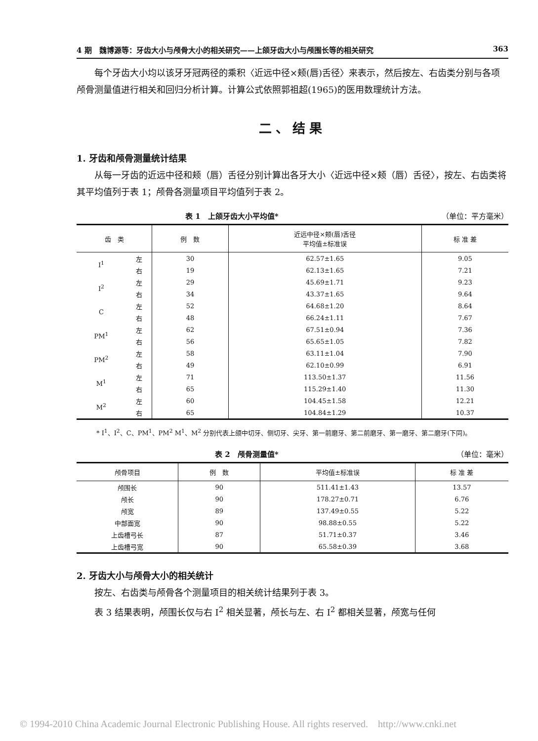4 期　魏博源等：牙齿大小与颅骨大小的相关研究——上颌牙齿大小与颅围长等的相关研究 363
每个牙齿大小均以该牙牙冠两径的乘积〈近远中径×颊(唇)舌径〉来表示，然后按左、右齿类分别与各项颅骨测量值进行相关和回归分析计算。计算公式依照郭祖超(1965)的医用数理统计方法。
二、结果
1. 牙齿和颅骨测量统计结果
从每一牙齿的近远中径和颊（唇）舌径分别计算出各牙大小〈近远中径×颊（唇）舌径〉，按左、右齿类将其平均值列于表 1；颅骨各测量项目平均值列于表 2。
表 1　上颌牙齿大小平均值* （单位：平方毫米）
| 齿 类 | | 例 数 | 近远中径×颊(唇)舌径 平均值±标准误 | 标 准 差 |
| --- | --- | --- | --- | --- |
| I<sup>1</sup> | 左 | 30 | 62.57±1.65 | 9.05 |
| | 右 | 19 | 62.13±1.65 | 7.21 |
| I<sup>2</sup> | 左 | 29 | 45.69±1.71 | 9.23 |
| | 右 | 34 | 43.37±1.65 | 9.64 |
| C | 左 | 52 | 64.68±1.20 | 8.64 |
| | 右 | 48 | 66.24±1.11 | 7.67 |
| PM<sup>1</sup> | 左 | 62 | 67.51±0.94 | 7.36 |
| | 右 | 56 | 65.65±1.05 | 7.82 |
| PM<sup>2</sup> | 左 | 58 | 63.11±1.04 | 7.90 |
| | 右 | 49 | 62.10±0.99 | 6.91 |
| M<sup>1</sup> | 左 | 71 | 113.50±1.37 | 11.56 |
| | 右 | 65 | 115.29±1.40 | 11.30 |
| M<sup>2</sup> | 左 | 60 | 104.45±1.58 | 12.21 |
| | 右 | 65 | 104.84±1.29 | 10.37 |
* I<sup>1</sup>、I<sup>2</sup>、C、PM<sup>1</sup>、PM<sup>2</sup> M<sup>1</sup>、M<sup>2</sup> 分别代表上颌中切牙、侧切牙、尖牙、第一前磨牙、第二前磨牙、第一磨牙、第二磨牙(下同)。
表 2　颅骨测量值* （单位：毫米）
| 颅骨项目 | 例 数 | 平均值±标准误 | 标 准 差 |
| --- | --- | --- | --- |
| 颅围长 | 90 | 511.41±1.43 | 13.57 |
| 颅长 | 90 | 178.27±0.71 | 6.76 |
| 颅宽 | 89 | 137.49±0.55 | 5.22 |
| 中部面宽 | 90 | 98.88±0.55 | 5.22 |
| 上齿槽弓长 | 87 | 51.71±0.37 | 3.46 |
| 上齿槽弓宽 | 90 | 65.58±0.39 | 3.68 |
2. 牙齿大小与颅骨大小的相关统计
按左、右齿类与颅骨各个测量项目的相关统计结果列于表 3。
表 3 结果表明，颅围长仅与右 I<sup>2</sup> 相关显著，颅长与左、右 I<sup>2</sup> 都相关显著，颅宽与任何
© 1994-2010 China Academic Journal Electronic Publishing House. All rights reserved.　http://www.cnki.net